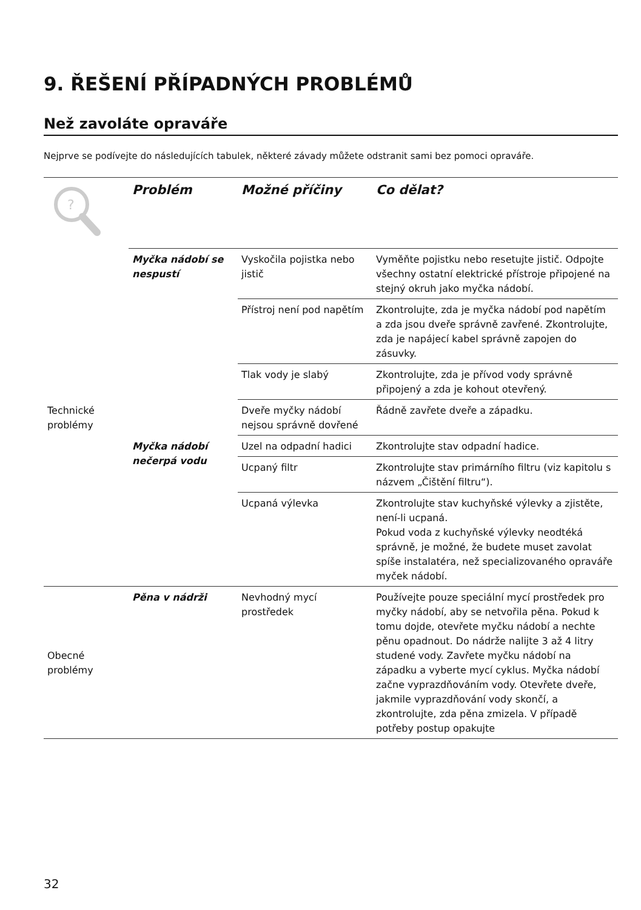9. ŘEŠENÍ PŘÍPADNÝCH PROBLÉMŮ
Než zavoláte opraváře
Nejprve se podívejte do následujících tabulek, některé závady můžete odstranit sami bez pomoci opraváře.
| ? | Problém | Možné příčiny | Co dělat? |
| Technické problémy | Myčka nádobí se nespustí | Vyskočila pojistka nebo jistič | Vyměňte pojistku nebo resetujte jistič. Odpojte všechny ostatní elektrické přístroje připojené na stejný okruh jako myčka nádobí. |
| | | Přístroj není pod napětím | Zkontrolujte, zda je myčka nádobí pod napětím a zda jsou dveře správně zavřené. Zkontrolujte, zda je napájecí kabel správně zapojen do zásuvky. |
| | | Tlak vody je slabý | Zkontrolujte, zda je přívod vody správně připojený a zda je kohout otevřený. |
| | | Dveře myčky nádobí nejsou správně dovřené | Řádně zavřete dveře a západku. |
| | Myčka nádobí nečerpá vodu | Uzel na odpadní hadici | Zkontrolujte stav odpadní hadice. |
| | | Ucpaný filtr | Zkontrolujte stav primárního filtru (viz kapitolu s názvem „Čištění filtru“). |
| | | Ucpaná výlevka | Zkontrolujte stav kuchyňské výlevky a zjistěte, není-li ucpaná. Pokud voda z kuchyňské výlevky neodtéká správně, je možné, že budete muset zavolat spíše instalatéra, než specializovaného opraváře myček nádobí. |
| Obecné problémy | Pěna v nádrži | Nevhodný mycí prostředek | Používejte pouze speciální mycí prostředek pro myčky nádobí, aby se netvořila pěna. Pokud k tomu dojde, otevřete myčku nádobí a nechte pěnu opadnout. Do nádrže nalijte 3 až 4 litry studené vody. Zavřete myčku nádobí na západku a vyberte mycí cyklus. Myčka nádobí začne vyprazdňováním vody. Otevřete dveře, jakmile vyprazdňování vody skončí, a zkontrolujte, zda pěna zmizela. V případě potřeby postup opakujte |
32